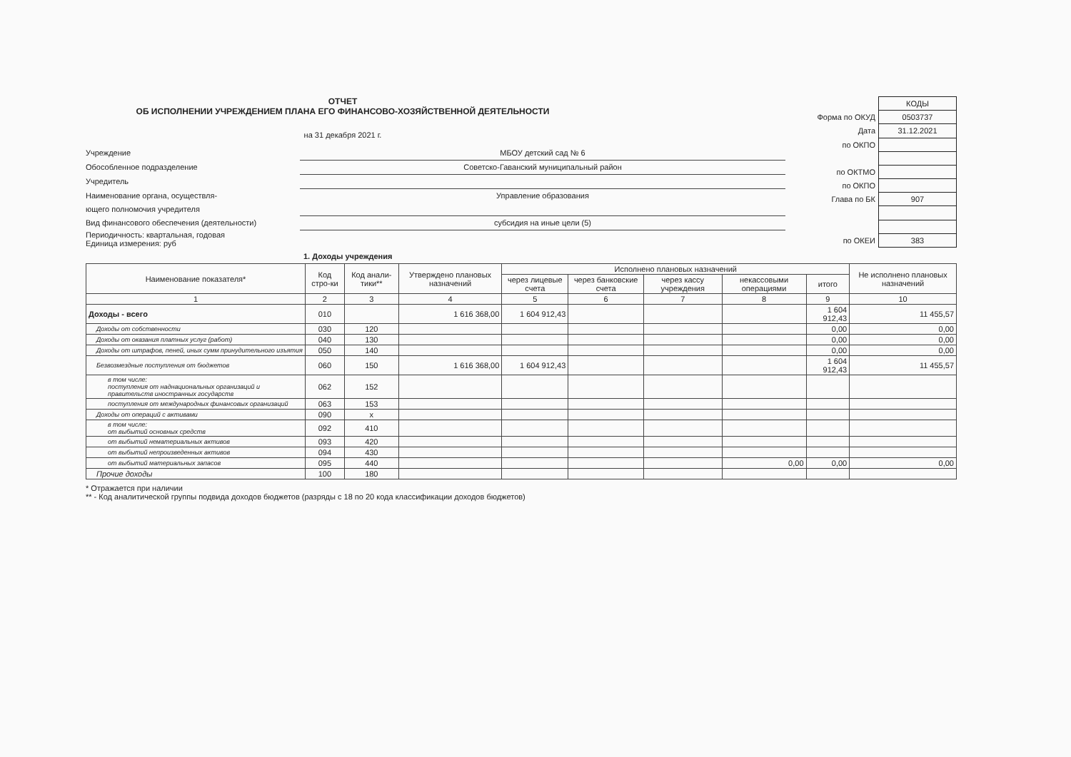ОТЧЕТ
ОБ ИСПОЛНЕНИИ УЧРЕЖДЕНИЕМ ПЛАНА ЕГО ФИНАНСОВО-ХОЗЯЙСТВЕННОЙ ДЕЯТЕЛЬНОСТИ
на 31 декабря 2021 г.
Учреждение МБОУ детский сад № 6
Обособленное подразделение Советско-Гаванский муниципальный район
Учредитель
Наименование органа, осуществля-
ющего полномочия учредителя
Управление образования
Вид финансового обеспечения (деятельности) субсидия на иные цели (5)
Периодичность: квартальная, годовая
Единица измерения: руб
| | КОДЫ |
| Форма по ОКУД | 0503737 |
| Дата | 31.12.2021 |
| по ОКПО | |
| по ОКТМО | |
| по ОКПО | |
| Глава по БК | 907 |
| по ОКЕИ | 383 |
1. Доходы учреждения
| Наименование показателя* | Код стро-ки | Код анали-тики** | Утверждено плановых назначений | Исполнено плановых назначений | | | | | Не исполнено плановых назначений |
| --- | --- | --- | --- | --- | --- | --- | --- | --- | --- |
| | | | | через лицевые счета | через банковские счета | через кассу учреждения | некассовыми операциями | итого | |
| 1 | 2 | 3 | 4 | 5 | 6 | 7 | 8 | 9 | 10 |
| Доходы - всего | 010 | | 1 616 368,00 | 1 604 912,43 | | | | 1 604 912,43 | 11 455,57 |
| Доходы от собственности | 030 | 120 | | | | | | 0,00 | 0,00 |
| Доходы от оказания платных услуг (работ) | 040 | 130 | | | | | | 0,00 | 0,00 |
| Доходы от штрафов, пеней, иных сумм принудительного изъятия | 050 | 140 | | | | | | 0,00 | 0,00 |
| Безвозмездные поступления от бюджетов | 060 | 150 | 1 616 368,00 | 1 604 912,43 | | | | 1 604 912,43 | 11 455,57 |
| в том числе: поступления от наднациональных организаций и правительств иностранных государств | 062 | 152 | | | | | | | |
| поступления от международных финансовых организаций | 063 | 153 | | | | | | | |
| Доходы от операций с активами | 090 | x | | | | | | | |
| в том числе: от выбытий основных средств | 092 | 410 | | | | | | | |
| от выбытий нематериальных активов | 093 | 420 | | | | | | | |
| от выбытий непроизведенных активов | 094 | 430 | | | | | | | |
| от выбытий материальных запасов | 095 | 440 | | | | | 0,00 | 0,00 | 0,00 |
| Прочие доходы | 100 | 180 | | | | | | | |
* Отражается при наличии
** - Код аналитической группы подвида доходов бюджетов (разряды с 18 по 20 кода классификации доходов бюджетов)